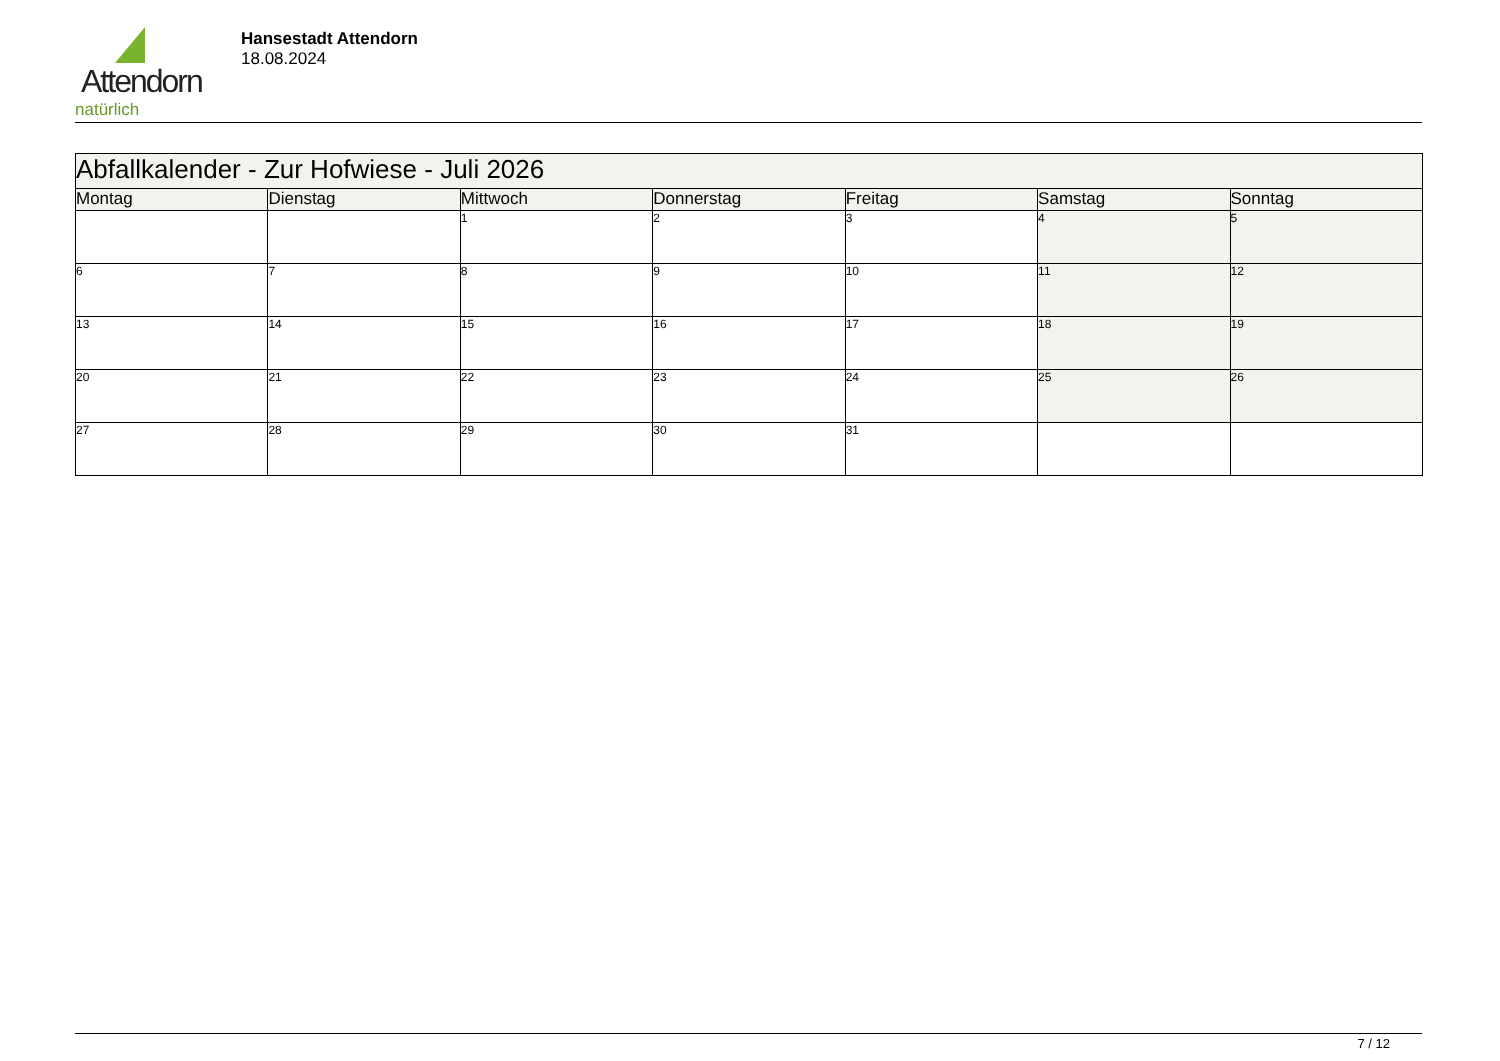Attendorn
natürlich
Hansestadt Attendorn
18.08.2024
| Abfallkalender - Zur Hofwiese - Juli 2026 | | | | | | |
| Montag | Dienstag | Mittwoch | Donnerstag | Freitag | Samstag | Sonntag |
| | | 1 | 2 | 3 | 4 | 5 |
| 6 | 7 | 8 | 9 | 10 | 11 | 12 |
| 13 | 14 | 15 | 16 | 17 | 18 | 19 |
| 20 | 21 | 22 | 23 | 24 | 25 | 26 |
| 27 | 28 | 29 | 30 | 31 | | |
7 / 12